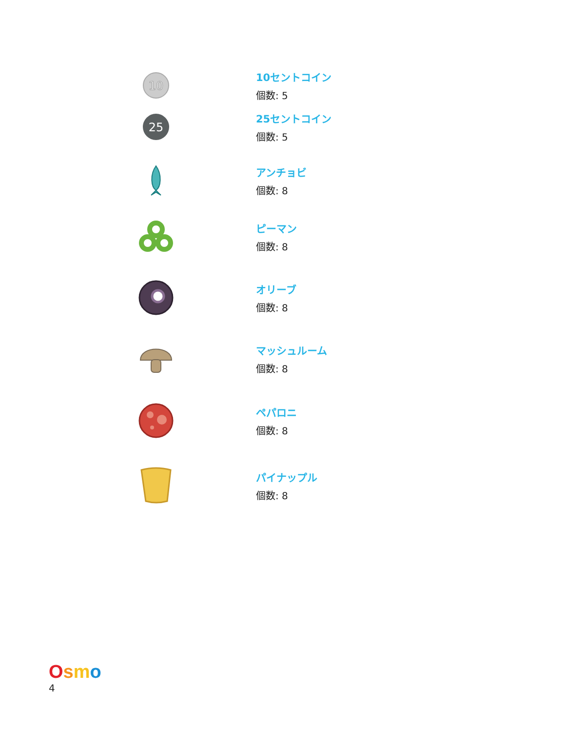10
10セントコイン
個数: 5
25
25セントコイン
個数: 5
アンチョビ
個数: 8
ピーマン
個数: 8
オリーブ
個数: 8
マッシュルーム
個数: 8
ペパロニ
個数: 8
パイナップル
個数: 8
Osmo
4